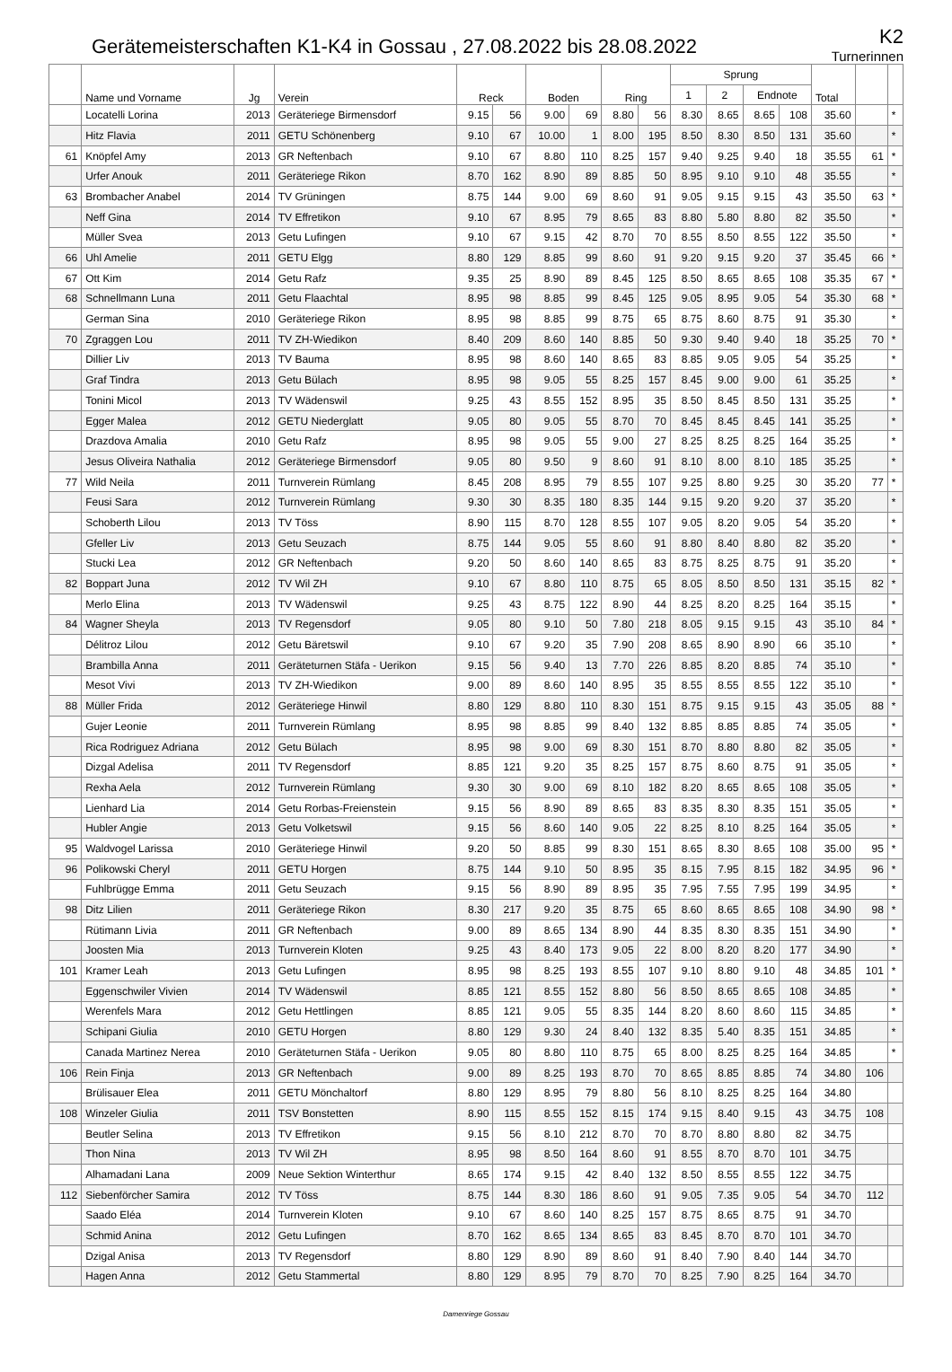Gerätemeisterschaften K1-K4 in Gossau , 27.08.2022 bis 28.08.2022
K2
Turnerinnen
| | Name und Vorname | Jg | Verein | Reck | | Boden | | Ring | | Sprung | | | | Total | | |
| --- | --- | --- | --- | --- | --- | --- | --- | --- | --- | --- | --- | --- | --- | --- | --- | --- |
| | | | | | | | | | | 1 | 2 | Endnote | | | | |
| | Locatelli Lorina | 2013 | Geräteriege Birmensdorf | 9.15 | 56 | 9.00 | 69 | 8.80 | 56 | 8.30 | 8.65 | 8.65 | 108 | 35.60 | | * |
| | Hitz Flavia | 2011 | GETU Schönenberg | 9.10 | 67 | 10.00 | 1 | 8.00 | 195 | 8.50 | 8.30 | 8.50 | 131 | 35.60 | | * |
| 61 | Knöpfel Amy | 2013 | GR Neftenbach | 9.10 | 67 | 8.80 | 110 | 8.25 | 157 | 9.40 | 9.25 | 9.40 | 18 | 35.55 | 61 | * |
| | Urfer Anouk | 2011 | Geräteriege Rikon | 8.70 | 162 | 8.90 | 89 | 8.85 | 50 | 8.95 | 9.10 | 9.10 | 48 | 35.55 | | * |
| 63 | Brombacher Anabel | 2014 | TV Grüningen | 8.75 | 144 | 9.00 | 69 | 8.60 | 91 | 9.05 | 9.15 | 9.15 | 43 | 35.50 | 63 | * |
| | Neff Gina | 2014 | TV Effretikon | 9.10 | 67 | 8.95 | 79 | 8.65 | 83 | 8.80 | 5.80 | 8.80 | 82 | 35.50 | | * |
| | Müller Svea | 2013 | Getu Lufingen | 9.10 | 67 | 9.15 | 42 | 8.70 | 70 | 8.55 | 8.50 | 8.55 | 122 | 35.50 | | * |
| 66 | Uhl Amelie | 2011 | GETU Elgg | 8.80 | 129 | 8.85 | 99 | 8.60 | 91 | 9.20 | 9.15 | 9.20 | 37 | 35.45 | 66 | * |
| 67 | Ott Kim | 2014 | Getu Rafz | 9.35 | 25 | 8.90 | 89 | 8.45 | 125 | 8.50 | 8.65 | 8.65 | 108 | 35.35 | 67 | * |
| 68 | Schnellmann Luna | 2011 | Getu Flaachtal | 8.95 | 98 | 8.85 | 99 | 8.45 | 125 | 9.05 | 8.95 | 9.05 | 54 | 35.30 | 68 | * |
| | German Sina | 2010 | Geräteriege Rikon | 8.95 | 98 | 8.85 | 99 | 8.75 | 65 | 8.75 | 8.60 | 8.75 | 91 | 35.30 | | * |
| 70 | Zgraggen Lou | 2011 | TV ZH-Wiedikon | 8.40 | 209 | 8.60 | 140 | 8.85 | 50 | 9.30 | 9.40 | 9.40 | 18 | 35.25 | 70 | * |
| | Dillier Liv | 2013 | TV Bauma | 8.95 | 98 | 8.60 | 140 | 8.65 | 83 | 8.85 | 9.05 | 9.05 | 54 | 35.25 | | * |
| | Graf Tindra | 2013 | Getu Bülach | 8.95 | 98 | 9.05 | 55 | 8.25 | 157 | 8.45 | 9.00 | 9.00 | 61 | 35.25 | | * |
| | Tonini Micol | 2013 | TV Wädenswil | 9.25 | 43 | 8.55 | 152 | 8.95 | 35 | 8.50 | 8.45 | 8.50 | 131 | 35.25 | | * |
| | Egger Malea | 2012 | GETU Niederglatt | 9.05 | 80 | 9.05 | 55 | 8.70 | 70 | 8.45 | 8.45 | 8.45 | 141 | 35.25 | | * |
| | Drazdova Amalia | 2010 | Getu Rafz | 8.95 | 98 | 9.05 | 55 | 9.00 | 27 | 8.25 | 8.25 | 8.25 | 164 | 35.25 | | * |
| | Jesus Oliveira Nathalia | 2012 | Geräteriege Birmensdorf | 9.05 | 80 | 9.50 | 9 | 8.60 | 91 | 8.10 | 8.00 | 8.10 | 185 | 35.25 | | * |
| 77 | Wild Neila | 2011 | Turnverein Rümlang | 8.45 | 208 | 8.95 | 79 | 8.55 | 107 | 9.25 | 8.80 | 9.25 | 30 | 35.20 | 77 | * |
| | Feusi Sara | 2012 | Turnverein Rümlang | 9.30 | 30 | 8.35 | 180 | 8.35 | 144 | 9.15 | 9.20 | 9.20 | 37 | 35.20 | | * |
| | Schoberth Lilou | 2013 | TV Töss | 8.90 | 115 | 8.70 | 128 | 8.55 | 107 | 9.05 | 8.20 | 9.05 | 54 | 35.20 | | * |
| | Gfeller Liv | 2013 | Getu Seuzach | 8.75 | 144 | 9.05 | 55 | 8.60 | 91 | 8.80 | 8.40 | 8.80 | 82 | 35.20 | | * |
| | Stucki Lea | 2012 | GR Neftenbach | 9.20 | 50 | 8.60 | 140 | 8.65 | 83 | 8.75 | 8.25 | 8.75 | 91 | 35.20 | | * |
| 82 | Boppart Juna | 2012 | TV Wil ZH | 9.10 | 67 | 8.80 | 110 | 8.75 | 65 | 8.05 | 8.50 | 8.50 | 131 | 35.15 | 82 | * |
| | Merlo Elina | 2013 | TV Wädenswil | 9.25 | 43 | 8.75 | 122 | 8.90 | 44 | 8.25 | 8.20 | 8.25 | 164 | 35.15 | | * |
| 84 | Wagner Sheyla | 2013 | TV Regensdorf | 9.05 | 80 | 9.10 | 50 | 7.80 | 218 | 8.05 | 9.15 | 9.15 | 43 | 35.10 | 84 | * |
| | Délitroz Lilou | 2012 | Getu Bäretswil | 9.10 | 67 | 9.20 | 35 | 7.90 | 208 | 8.65 | 8.90 | 8.90 | 66 | 35.10 | | * |
| | Brambilla Anna | 2011 | Geräteturnen Stäfa - Uerikon | 9.15 | 56 | 9.40 | 13 | 7.70 | 226 | 8.85 | 8.20 | 8.85 | 74 | 35.10 | | * |
| | Mesot Vivi | 2013 | TV ZH-Wiedikon | 9.00 | 89 | 8.60 | 140 | 8.95 | 35 | 8.55 | 8.55 | 8.55 | 122 | 35.10 | | * |
| 88 | Müller Frida | 2012 | Geräteriege Hinwil | 8.80 | 129 | 8.80 | 110 | 8.30 | 151 | 8.75 | 9.15 | 9.15 | 43 | 35.05 | 88 | * |
| | Gujer Leonie | 2011 | Turnverein Rümlang | 8.95 | 98 | 8.85 | 99 | 8.40 | 132 | 8.85 | 8.85 | 8.85 | 74 | 35.05 | | * |
| | Rica Rodriguez Adriana | 2012 | Getu Bülach | 8.95 | 98 | 9.00 | 69 | 8.30 | 151 | 8.70 | 8.80 | 8.80 | 82 | 35.05 | | * |
| | Dizgal Adelisa | 2011 | TV Regensdorf | 8.85 | 121 | 9.20 | 35 | 8.25 | 157 | 8.75 | 8.60 | 8.75 | 91 | 35.05 | | * |
| | Rexha Aela | 2012 | Turnverein Rümlang | 9.30 | 30 | 9.00 | 69 | 8.10 | 182 | 8.20 | 8.65 | 8.65 | 108 | 35.05 | | * |
| | Lienhard Lia | 2014 | Getu Rorbas-Freienstein | 9.15 | 56 | 8.90 | 89 | 8.65 | 83 | 8.35 | 8.30 | 8.35 | 151 | 35.05 | | * |
| | Hubler Angie | 2013 | Getu Volketswil | 9.15 | 56 | 8.60 | 140 | 9.05 | 22 | 8.25 | 8.10 | 8.25 | 164 | 35.05 | | * |
| 95 | Waldvogel Larissa | 2010 | Geräteriege Hinwil | 9.20 | 50 | 8.85 | 99 | 8.30 | 151 | 8.65 | 8.30 | 8.65 | 108 | 35.00 | 95 | * |
| 96 | Polikowski Cheryl | 2011 | GETU Horgen | 8.75 | 144 | 9.10 | 50 | 8.95 | 35 | 8.15 | 7.95 | 8.15 | 182 | 34.95 | 96 | * |
| | Fuhlbrügge Emma | 2011 | Getu Seuzach | 9.15 | 56 | 8.90 | 89 | 8.95 | 35 | 7.95 | 7.55 | 7.95 | 199 | 34.95 | | * |
| 98 | Ditz Lilien | 2011 | Geräteriege Rikon | 8.30 | 217 | 9.20 | 35 | 8.75 | 65 | 8.60 | 8.65 | 8.65 | 108 | 34.90 | 98 | * |
| | Rütimann Livia | 2011 | GR Neftenbach | 9.00 | 89 | 8.65 | 134 | 8.90 | 44 | 8.35 | 8.30 | 8.35 | 151 | 34.90 | | * |
| | Joosten Mia | 2013 | Turnverein Kloten | 9.25 | 43 | 8.40 | 173 | 9.05 | 22 | 8.00 | 8.20 | 8.20 | 177 | 34.90 | | * |
| 101 | Kramer Leah | 2013 | Getu Lufingen | 8.95 | 98 | 8.25 | 193 | 8.55 | 107 | 9.10 | 8.80 | 9.10 | 48 | 34.85 | 101 | * |
| | Eggenschwiler Vivien | 2014 | TV Wädenswil | 8.85 | 121 | 8.55 | 152 | 8.80 | 56 | 8.50 | 8.65 | 8.65 | 108 | 34.85 | | * |
| | Werenfels Mara | 2012 | Getu Hettlingen | 8.85 | 121 | 9.05 | 55 | 8.35 | 144 | 8.20 | 8.60 | 8.60 | 115 | 34.85 | | * |
| | Schipani Giulia | 2010 | GETU Horgen | 8.80 | 129 | 9.30 | 24 | 8.40 | 132 | 8.35 | 5.40 | 8.35 | 151 | 34.85 | | * |
| | Canada Martinez Nerea | 2010 | Geräteturnen Stäfa - Uerikon | 9.05 | 80 | 8.80 | 110 | 8.75 | 65 | 8.00 | 8.25 | 8.25 | 164 | 34.85 | | * |
| 106 | Rein Finja | 2013 | GR Neftenbach | 9.00 | 89 | 8.25 | 193 | 8.70 | 70 | 8.65 | 8.85 | 8.85 | 74 | 34.80 | 106 | |
| | Brülisauer Elea | 2011 | GETU Mönchaltorf | 8.80 | 129 | 8.95 | 79 | 8.80 | 56 | 8.10 | 8.25 | 8.25 | 164 | 34.80 | | |
| 108 | Winzeler Giulia | 2011 | TSV Bonstetten | 8.90 | 115 | 8.55 | 152 | 8.15 | 174 | 9.15 | 8.40 | 9.15 | 43 | 34.75 | 108 | |
| | Beutler Selina | 2013 | TV Effretikon | 9.15 | 56 | 8.10 | 212 | 8.70 | 70 | 8.70 | 8.80 | 8.80 | 82 | 34.75 | | |
| | Thon Nina | 2013 | TV Wil ZH | 8.95 | 98 | 8.50 | 164 | 8.60 | 91 | 8.55 | 8.70 | 8.70 | 101 | 34.75 | | |
| | Alhamadani Lana | 2009 | Neue Sektion Winterthur | 8.65 | 174 | 9.15 | 42 | 8.40 | 132 | 8.50 | 8.55 | 8.55 | 122 | 34.75 | | |
| 112 | Siebenförcher Samira | 2012 | TV Töss | 8.75 | 144 | 8.30 | 186 | 8.60 | 91 | 9.05 | 7.35 | 9.05 | 54 | 34.70 | 112 | |
| | Saado Eléa | 2014 | Turnverein Kloten | 9.10 | 67 | 8.60 | 140 | 8.25 | 157 | 8.75 | 8.65 | 8.75 | 91 | 34.70 | | |
| | Schmid Anina | 2012 | Getu Lufingen | 8.70 | 162 | 8.65 | 134 | 8.65 | 83 | 8.45 | 8.70 | 8.70 | 101 | 34.70 | | |
| | Dzigal Anisa | 2013 | TV Regensdorf | 8.80 | 129 | 8.90 | 89 | 8.60 | 91 | 8.40 | 7.90 | 8.40 | 144 | 34.70 | | |
| | Hagen Anna | 2012 | Getu Stammertal | 8.80 | 129 | 8.95 | 79 | 8.70 | 70 | 8.25 | 7.90 | 8.25 | 164 | 34.70 | | |
Damenriege Gossau